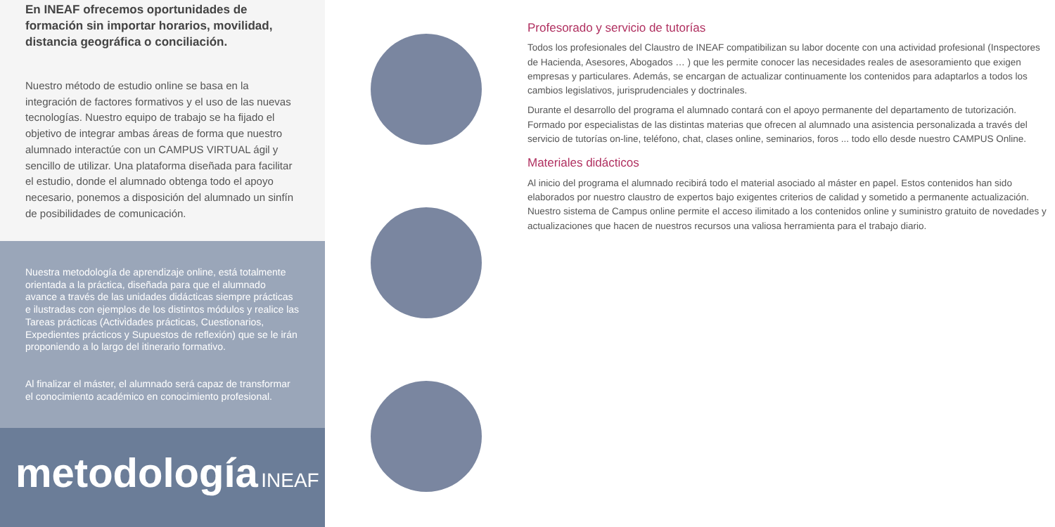En INEAF ofrecemos oportunidades de formación sin importar horarios, movilidad, distancia geográfica o conciliación.
Nuestro método de estudio online se basa en la integración de factores formativos y el uso de las nuevas tecnologías. Nuestro equipo de trabajo se ha fijado el objetivo de integrar ambas áreas de forma que nuestro alumnado interactúe con un CAMPUS VIRTUAL ágil y sencillo de utilizar. Una plataforma diseñada para facilitar el estudio, donde el alumnado obtenga todo el apoyo necesario, ponemos a disposición del alumnado un sinfín de posibilidades de comunicación.
Nuestra metodología de aprendizaje online, está totalmente orientada a la práctica, diseñada para que el alumnado avance a través de las unidades didácticas siempre prácticas e ilustradas con ejemplos de los distintos módulos y realice las Tareas prácticas (Actividades prácticas, Cuestionarios, Expedientes prácticos y Supuestos de reflexión) que se le irán proponiendo a lo largo del itinerario formativo.
Al finalizar el máster, el alumnado será capaz de transformar el conocimiento académico en conocimiento profesional.
metodología INEAF
Profesorado y servicio de tutorías
Todos los profesionales del Claustro de INEAF compatibilizan su labor docente con una actividad profesional (Inspectores de Hacienda, Asesores, Abogados … ) que les permite conocer las necesidades reales de asesoramiento que exigen empresas y particulares. Además, se encargan de actualizar continuamente los contenidos para adaptarlos a todos los cambios legislativos, jurisprudenciales y doctrinales.
Durante el desarrollo del programa el alumnado contará con el apoyo permanente del departamento de tutorización. Formado por especialistas de las distintas materias que ofrecen al alumnado una asistencia personalizada a través del servicio de tutorías on-line, teléfono, chat, clases online, seminarios, foros ... todo ello desde nuestro CAMPUS Online.
Materiales didácticos
Al inicio del programa el alumnado recibirá todo el material asociado al máster en papel. Estos contenidos han sido elaborados por nuestro claustro de expertos bajo exigentes criterios de calidad y sometido a permanente actualización. Nuestro sistema de Campus online permite el acceso ilimitado a los contenidos online y suministro gratuito de novedades y actualizaciones que hacen de nuestros recursos una valiosa herramienta para el trabajo diario.